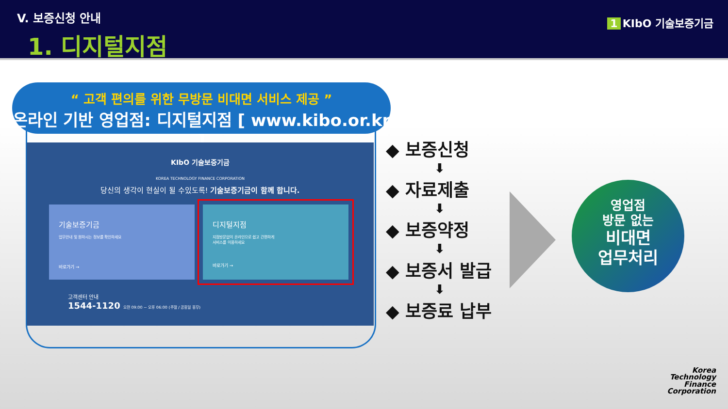V. 보증신청 안내
1. 디지털지점
1 KIbO 기술보증기금
“ 고객 편의를 위한 무방문 비대면 서비스 제공 ”
온라인 기반 영업점: 디지털지점 [ www.kibo.or.kr ]
KIbO 기술보증기금
KOREA TECHNOLOGY FINANCE CORPORATION
당신의 생각이 현실이 될 수있도록! 기술보증기금이 함께 합니다.
기술보증기금
업무안내 및 원하시는 정보를 확인하세요
바로가기 →
디지털지점
지점방문없이 온라인으로 쉽고 간편하게
서비스를 이용하세요
바로가기 →
고객센터 안내
1544-1120 오전 09:00 ~ 오후 06:00 (주말 / 공휴일 휴무)
◆ 보증신청
⬇
◆ 자료제출
⬇
◆ 보증약정
⬇
◆ 보증서 발급
⬇
◆ 보증료 납부
영업점
방문 없는
비대면
업무처리
Korea
Technology
Finance
Corporation